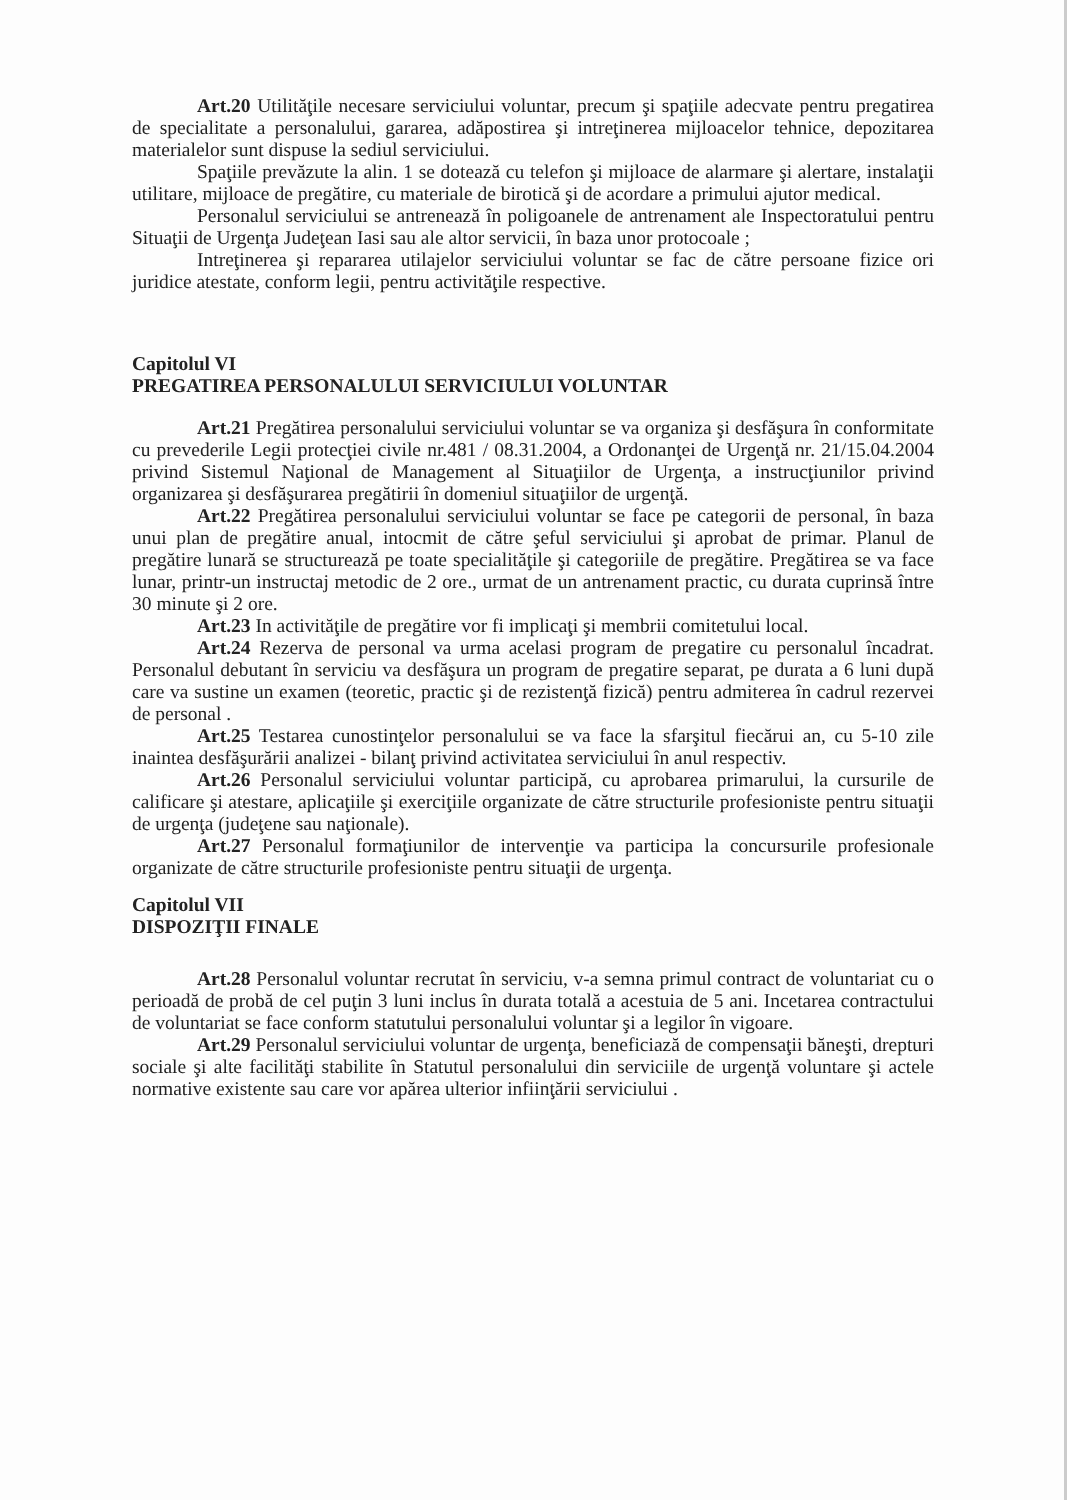Art.20 Utilităţile necesare serviciului voluntar, precum şi spaţiile adecvate pentru pregatirea de specialitate a personalului, gararea, adăpostirea şi intreţinerea mijloacelor tehnice, depozitarea materialelor sunt dispuse la sediul serviciului.
Spaţiile prevăzute la alin. 1 se dotează cu telefon şi mijloace de alarmare şi alertare, instalaţii utilitare, mijloace de pregătire, cu materiale de birotică şi de acordare a primului ajutor medical.
Personalul serviciului se antrenează în poligoanele de antrenament ale Inspectoratului pentru Situaţii de Urgenţa Judeţean Iasi sau ale altor servicii, în baza unor protocoale ;
Intreţinerea şi repararea utilajelor serviciului voluntar se fac de către persoane fizice ori juridice atestate, conform legii, pentru activităţile respective.
Capitolul VI
PREGATIREA PERSONALULUI SERVICIULUI VOLUNTAR
Art.21 Pregătirea personalului serviciului voluntar se va organiza şi desfăşura în conformitate cu prevederile Legii protecţiei civile nr.481 / 08.31.2004, a Ordonanţei de Urgenţă nr. 21/15.04.2004 privind Sistemul Naţional de Management al Situaţiilor de Urgenţa, a instrucţiunilor privind organizarea şi desfăşurarea pregătirii în domeniul situaţiilor de urgenţă.
Art.22 Pregătirea personalului serviciului voluntar se face pe categorii de personal, în baza unui plan de pregătire anual, intocmit de către şeful serviciului şi aprobat de primar. Planul de pregătire lunară se structurează pe toate specialităţile şi categoriile de pregătire. Pregătirea se va face lunar, printr-un instructaj metodic de 2 ore., urmat de un antrenament practic, cu durata cuprinsă între 30 minute şi 2 ore.
Art.23 In activităţile de pregătire vor fi implicaţi şi membrii comitetului local.
Art.24 Rezerva de personal va urma acelasi program de pregatire cu personalul încadrat. Personalul debutant în serviciu va desfăşura un program de pregatire separat, pe durata a 6 luni după care va sustine un examen (teoretic, practic şi de rezistenţă fizică) pentru admiterea în cadrul rezervei de personal .
Art.25 Testarea cunostinţelor personalului se va face la sfarşitul fiecărui an, cu 5-10 zile inaintea desfăşurării analizei - bilanţ privind activitatea serviciului în anul respectiv.
Art.26 Personalul serviciului voluntar participă, cu aprobarea primarului, la cursurile de calificare şi atestare, aplicaţiile şi exerciţiile organizate de către structurile profesioniste pentru situaţii de urgenţa (judeţene sau naţionale).
Art.27 Personalul formaţiunilor de intervenţie va participa la concursurile profesionale organizate de către structurile profesioniste pentru situaţii de urgenţa.
Capitolul VII
DISPOZIŢII FINALE
Art.28 Personalul voluntar recrutat în serviciu, v-a semna primul contract de voluntariat cu o perioadă de probă de cel puţin 3 luni inclus în durata totală a acestuia de 5 ani. Incetarea contractului de voluntariat se face conform statutului personalului voluntar şi a legilor în vigoare.
Art.29 Personalul serviciului voluntar de urgenţa, beneficiază de compensaţii băneşti, drepturi sociale şi alte facilităţi stabilite în Statutul personalului din serviciile de urgenţă voluntare şi actele normative existente sau care vor apărea ulterior infiinţării serviciului .